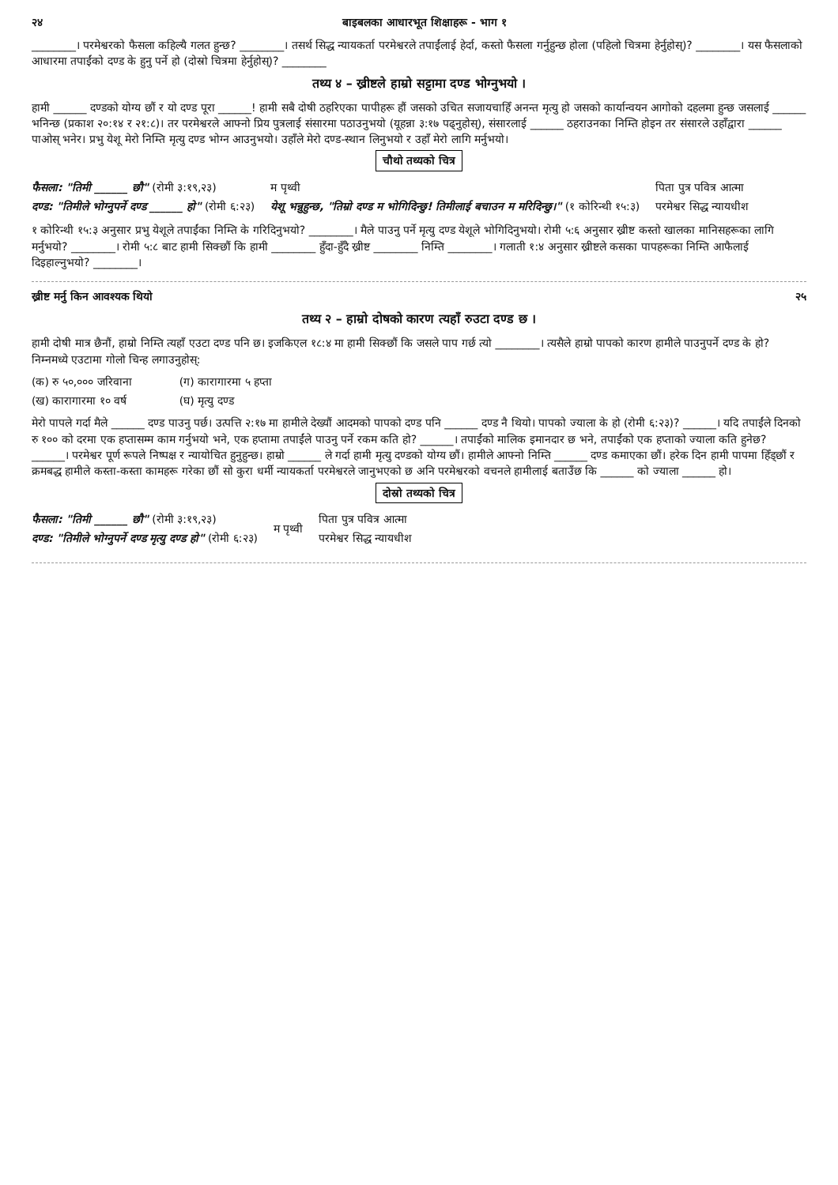२४ बाइबलका आधारभूत शिक्षाहरू - भाग १
________। परमेश्वरको फैसला कहिल्यै गलत हुन्छ? ________। तसर्थ सिद्ध न्यायकर्ता परमेश्वरले तपाईंलाई हेर्दा, कस्तो फैसला गर्नुहुन्छ होला (पहिलो चित्रमा हेर्नुहोस्)? ________। यस फैसलाको आधारमा तपाईंको दण्ड के हुनु पर्ने हो (दोस्रो चित्रमा हेर्नुहोस्)? ________
तथ्य ४ – ख्रीष्टले हाम्रो सट्टामा दण्ड भोग्नुभयो ।
हामी ______ दण्डको योग्य छौं र यो दण्ड पूरा ______! हामी सबै दोषी ठहरिएका पापीहरू हौं जसको उचित सजायचाहिँ अनन्त मृत्यु हो जसको कार्यान्वयन आगोको दहलमा हुन्छ जसलाई ______ भनिन्छ (प्रकाश २०:१४ र २१:८)। तर परमेश्वरले आफ्नो प्रिय पुत्रलाई संसारमा पठाउनुभयो (यूहन्ना ३:१७ पढ्नुहोस्), संसारलाई ______ ठहराउनका निम्ति होइन तर संसारले उहाँद्वारा ______ पाओस् भनेर। प्रभु येशू मेरो निम्ति मृत्यु दण्ड भोग्न आउनुभयो। उहाँले मेरो दण्ड-स्थान लिनुभयो र उहाँ मेरो लागि मर्नुभयो।
चौथो तथ्यको चित्र
फैसला: "तिमी ______ छौ" (रोमी ३:१९,२३)
दण्ड: "तिमीले भोग्नुपर्ने दण्ड ______ हो" (रोमी ६:२३)
म पृथ्वी
येशू भन्नुहुन्छ, "तिम्रो दण्ड म भोगिदिन्छु! तिमीलाई बचाउन म मरिदिन्छु।" (१ कोरिन्थी १५:३)
पिता पुत्र पवित्र आत्मा
परमेश्वर सिद्ध न्यायधीश
१ कोरिन्थी १५:३ अनुसार प्रभु येशूले तपाईंका निम्ति के गरिदिनुभयो? ________। मैले पाउनु पर्ने मृत्यु दण्ड येशूले भोगिदिनुभयो। रोमी ५:६ अनुसार ख्रीष्ट कस्तो खालका मानिसहरूका लागि मर्नुभयो? ________। रोमी ५:८ बाट हामी सिक्छौं कि हामी ________ हुँदा-हुँदै ख्रीष्ट ________ निम्ति ________। गलाती १:४ अनुसार ख्रीष्टले कसका पापहरूका निम्ति आफैलाई दिइहाल्नुभयो? ________।
ख्रीष्ट मर्नु किन आवश्यक थियो २५
तथ्य २ – हाम्रो दोषको कारण त्यहाँ रुउटा दण्ड छ ।
हामी दोषी मात्र छैनौं, हाम्रो निम्ति त्यहाँ एउटा दण्ड पनि छ। इजकिएल १८:४ मा हामी सिक्छौं कि जसले पाप गर्छ त्यो ________। त्यसैले हाम्रो पापको कारण हामीले पाउनुपर्ने दण्ड के हो? निम्नमध्ये एउटामा गोलो चिन्ह लगाउनुहोस्:
(क) रु ५०,००० जरिवाना
(ख) कारागारमा १० वर्ष
(ग) कारागारमा ५ हप्ता
(घ) मृत्यु दण्ड
मेरो पापले गर्दा मैले ______ दण्ड पाउनु पर्छ। उत्पत्ति २:१७ मा हामीले देख्यौं आदमको पापको दण्ड पनि ______ दण्ड नै थियो। पापको ज्याला के हो (रोमी ६:२३)? ______। यदि तपाईंले दिनको रु १०० को दरमा एक हप्तासम्म काम गर्नुभयो भने, एक हप्तामा तपाईंले पाउनु पर्ने रकम कति हो? ______। तपाईंको मालिक इमानदार छ भने, तपाईंको एक हप्ताको ज्याला कति हुनेछ? ______। परमेश्वर पूर्ण रूपले निष्पक्ष र न्यायोचित हुनुहुन्छ। हाम्रो ______ ले गर्दा हामी मृत्यु दण्डको योग्य छौं। हामीले आफ्नो निम्ति ______ दण्ड कमाएका छौं। हरेक दिन हामी पापमा हिँड्छौं र क्रमबद्ध हामीले कस्ता-कस्ता कामहरू गरेका छौं सो कुरा धर्मी न्यायकर्ता परमेश्वरले जानुभएको छ अनि परमेश्वरको वचनले हामीलाई बताउँछ कि ______ को ज्याला ______ हो।
दोस्रो तथ्यको चित्र
फैसला: "तिमी ______ छौ" (रोमी ३:१९,२३)
दण्ड: "तिमीले भोग्नुपर्ने दण्ड मृत्यु दण्ड हो" (रोमी ६:२३)
म पृथ्वी
पिता पुत्र पवित्र आत्मा
परमेश्वर सिद्ध न्यायधीश